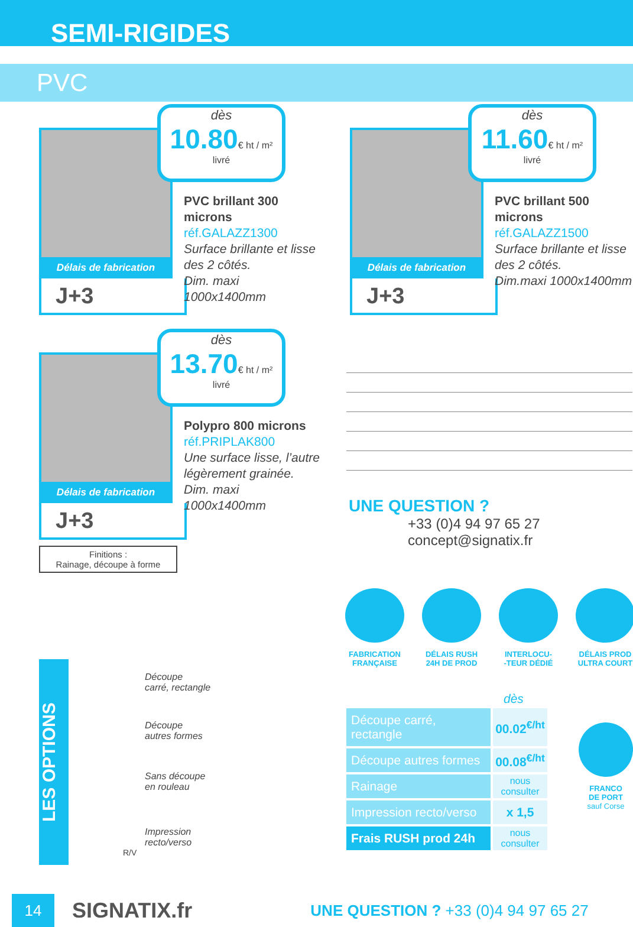SEMI-RIGIDES
PVC
Délais de fabrication
J+3
dès
10.80€ ht / m²
livré
PVC brillant 300 microns
réf.GALAZZ1300
Surface brillante et lisse
des 2 côtés.
Dim. maxi 1000x1400mm
Délais de fabrication
J+3
dès
11.60€ ht / m²
livré
PVC brillant 500 microns
réf.GALAZZ1500
Surface brillante et lisse
des 2 côtés.
Dim.maxi 1000x1400mm
Délais de fabrication
J+3
dès
13.70€ ht / m²
livré
Polypro 800 microns
réf.PRIPLAK800
Une surface lisse, l’autre
légèrement grainée.
Dim. maxi 1000x1400mm
Finitions :
Rainage, découpe à forme
UNE QUESTION ?
+33 (0)4 94 97 65 27
concept@signatix.fr
FABRICATION FRANÇAISE
DÉLAIS RUSH 24H DE PROD
INTERLOCU-
-TEUR DÉDIÉ
DÉLAIS PROD ULTRA COURT
dès
| Découpe carré, rectangle | 00.02<sup>€/ht</sup> |
| Découpe autres formes | 00.08<sup>€/ht</sup> |
| Rainage | nous consulter |
| Impression recto/verso | x 1,5 |
| Frais RUSH prod 24h | nous consulter |
FRANCO
DE PORT
sauf Corse
LES OPTIONS
Découpe
carré, rectangle
Découpe
autres formes
Sans découpe
en rouleau
Impression
recto/verso
R/V
14
SIGNATIX.fr
UNE QUESTION ? +33 (0)4 94 97 65 27